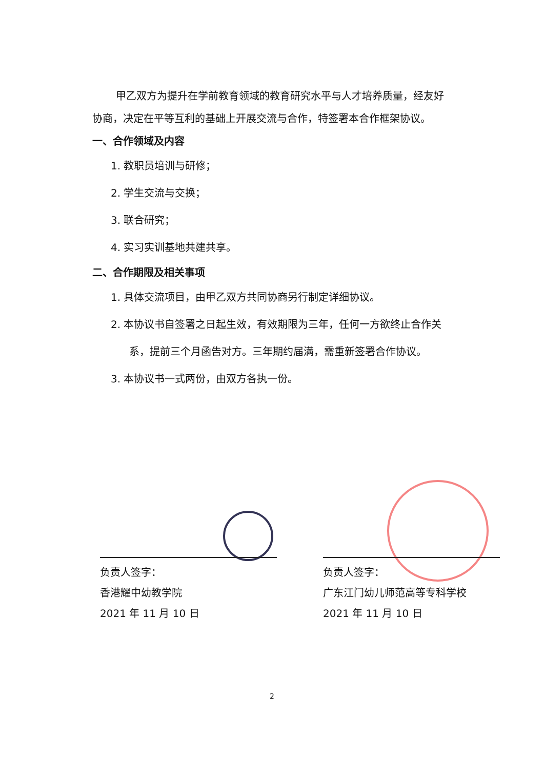甲乙双方为提升在学前教育领域的教育研究水平与人才培养质量，经友好协商，决定在平等互利的基础上开展交流与合作，特签署本合作框架协议。
一、合作领域及内容
1. 教职员培训与研修；
2. 学生交流与交换；
3. 联合研究；
4. 实习实训基地共建共享。
二、合作期限及相关事项
1. 具体交流项目，由甲乙双方共同协商另行制定详细协议。
2. 本协议书自签署之日起生效，有效期限为三年，任何一方欲终止合作关系，提前三个月函告对方。三年期约届满，需重新签署合作协议。
3. 本协议书一式两份，由双方各执一份。
负责人签字：
香港耀中幼教学院
2021 年 11 月 10 日
负责人签字：
广东江门幼儿师范高等专科学校
2021 年 11 月 10 日
2